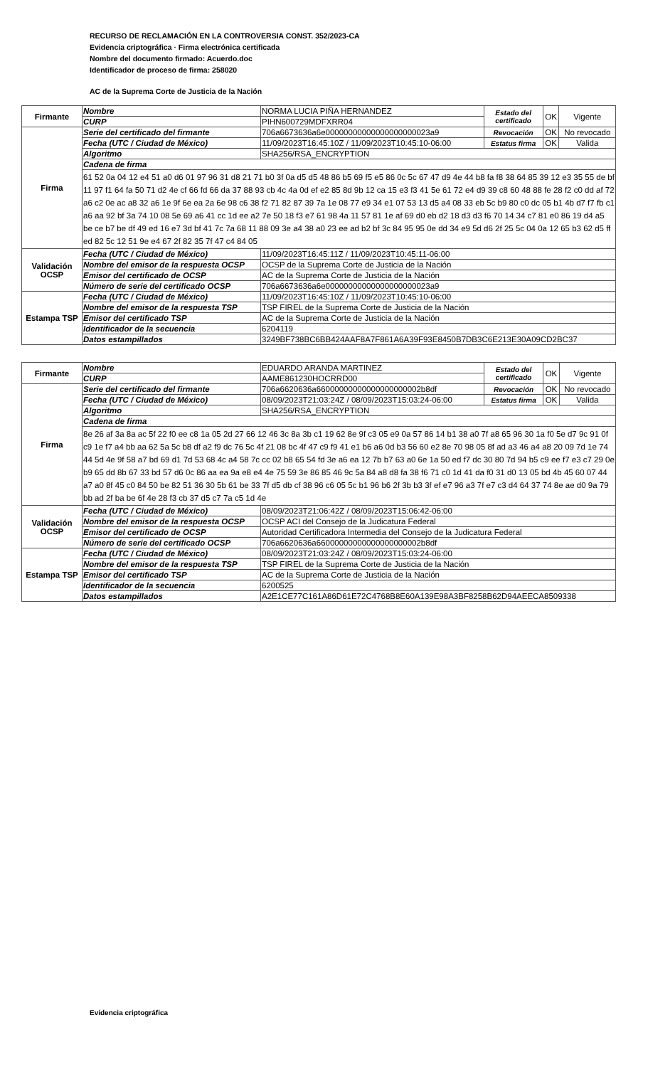RECURSO DE RECLAMACIÓN EN LA CONTROVERSIA CONST. 352/2023-CA
Evidencia criptográfica · Firma electrónica certificada
Nombre del documento firmado: Acuerdo.doc
Identificador de proceso de firma: 258020
AC de la Suprema Corte de Justicia de la Nación
| Firmante | Nombre | NORMA LUCIA PIÑA HERNANDEZ | Estado del certificado | OK | Vigente |
| | CURP | PIHN600729MDFXRR04 | | | |
| Firma | Serie del certificado del firmante | 706a6673636a6e00000000000000000000023a9 | Revocación | OK | No revocado |
| | Fecha (UTC / Ciudad de México) | 11/09/2023T16:45:10Z / 11/09/2023T10:45:10-06:00 | Estatus firma | OK | Valida |
| | Algoritmo | SHA256/RSA_ENCRYPTION | | | |
| | Cadena de firma | | | | |
| | 61 52 0a 04 12 e4 51 a0 d6 01 97 96 31 d8 21 71 b0 3f 0a d5 d5 48 86 b5 69 f5 e5 86 0c 5c 67 47 d9 4e 44 b8 fa f8 38 64 85 39 12 e3 35 55 de bf 11 97 f1 64 fa 50 71 d2 4e cf 66 fd 66 da 37 88 93 cb 4c 4a 0d ef e2 85 8d 9b 12 ca 15 e3 f3 41 5e 61 72 e4 d9 39 c8 60 48 88 fe 28 f2 c0 dd af 72 a6 c2 0e ac a8 32 a6 1e 9f 6e ea 2a 6e 98 c6 38 f2 71 82 87 39 7a 1e 08 77 e9 34 e1 07 53 13 d5 a4 08 33 eb 5c b9 80 c0 dc 05 b1 4b d7 f7 fb c1 a6 aa 92 bf 3a 74 10 08 5e 69 a6 41 cc 1d ee a2 7e 50 18 f3 e7 61 98 4a 11 57 81 1e af 69 d0 eb d2 18 d3 d3 f6 70 14 34 c7 81 e0 86 19 d4 a5 be ce b7 be df 49 ed 16 e7 3d bf 41 7c 7a 68 11 88 09 3e a4 38 a0 23 ee ad b2 bf 3c 84 95 95 0e dd 34 e9 5d d6 2f 25 5c 04 0a 12 65 b3 62 d5 ff ed 82 5c 12 51 9e e4 67 2f 82 35 7f 47 c4 84 05 | | | | |
| Validación OCSP | Fecha (UTC / Ciudad de México) | 11/09/2023T16:45:11Z / 11/09/2023T10:45:11-06:00 | | | |
| | Nombre del emisor de la respuesta OCSP | OCSP de la Suprema Corte de Justicia de la Nación | | | |
| | Emisor del certificado de OCSP | AC de la Suprema Corte de Justicia de la Nación | | | |
| | Número de serie del certificado OCSP | 706a6673636a6e00000000000000000000023a9 | | | |
| Estampa TSP | Fecha (UTC / Ciudad de México) | 11/09/2023T16:45:10Z / 11/09/2023T10:45:10-06:00 | | | |
| | Nombre del emisor de la respuesta TSP | TSP FIREL de la Suprema Corte de Justicia de la Nación | | | |
| | Emisor del certificado TSP | AC de la Suprema Corte de Justicia de la Nación | | | |
| | Identificador de la secuencia | 6204119 | | | |
| | Datos estampillados | 3249BF738BC6BB424AAF8A7F861A6A39F93E8450B7DB3C6E213E30A09CD2BC37 | | | |
| Firmante | Nombre | EDUARDO ARANDA MARTINEZ | Estado del certificado | OK | Vigente |
| | CURP | AAME861230HOCRRD00 | | | |
| Firma | Serie del certificado del firmante | 706a6620636a66000000000000000000002b8df | Revocación | OK | No revocado |
| | Fecha (UTC / Ciudad de México) | 08/09/2023T21:03:24Z / 08/09/2023T15:03:24-06:00 | Estatus firma | OK | Valida |
| | Algoritmo | SHA256/RSA_ENCRYPTION | | | |
| | Cadena de firma | | | | |
| | 8e 26 af 3a 8a ac 5f 22 f0 ee c8 1a 05 2d 27 66 12 46 3c 8a 3b c1 19 62 8e 9f c3 05 e9 0a 57 86 14 b1 38 a0 7f a8 65 96 30 1a f0 5e d7 9c 91 0f c9 1e f7 a4 bb aa 62 5a 5c b8 df a2 f9 dc 76 5c 4f 21 08 bc 4f 47 c9 f9 41 e1 b6 a6 0d b3 56 60 e2 8e 70 98 05 8f ad a3 46 a4 a8 20 09 7d 1e 74 44 5d 4e 9f 58 a7 bd 69 d1 7d 53 68 4c a4 58 7c cc 02 b8 65 54 fd 3e a6 ea 12 7b b7 63 a0 6e 1a 50 ed f7 dc 30 80 7d 94 b5 c9 ee f7 e3 c7 29 0e b9 65 dd 8b 67 33 bd 57 d6 0c 86 aa ea 9a e8 e4 4e 75 59 3e 86 85 46 9c 5a 84 a8 d8 fa 38 f6 71 c0 1d 41 da f0 31 d0 13 05 bd 4b 45 60 07 44 a7 a0 8f 45 c0 84 50 be 82 51 36 30 5b 61 be 33 7f d5 db cf 38 96 c6 05 5c b1 96 b6 2f 3b b3 3f ef e7 96 a3 7f e7 c3 d4 64 37 74 8e ae d0 9a 79 bb ad 2f ba be 6f 4e 28 f3 cb 37 d5 c7 7a c5 1d 4e | | | | |
| Validación OCSP | Fecha (UTC / Ciudad de México) | 08/09/2023T21:06:42Z / 08/09/2023T15:06:42-06:00 | | | |
| | Nombre del emisor de la respuesta OCSP | OCSP ACI del Consejo de la Judicatura Federal | | | |
| | Emisor del certificado de OCSP | Autoridad Certificadora Intermedia del Consejo de la Judicatura Federal | | | |
| | Número de serie del certificado OCSP | 706a6620636a66000000000000000000002b8df | | | |
| Estampa TSP | Fecha (UTC / Ciudad de México) | 08/09/2023T21:03:24Z / 08/09/2023T15:03:24-06:00 | | | |
| | Nombre del emisor de la respuesta TSP | TSP FIREL de la Suprema Corte de Justicia de la Nación | | | |
| | Emisor del certificado TSP | AC de la Suprema Corte de Justicia de la Nación | | | |
| | Identificador de la secuencia | 6200525 | | | |
| | Datos estampillados | A2E1CE77C161A86D61E72C4768B8E60A139E98A3BF8258B62D94AEECA8509338 | | | |
Evidencia criptográfica